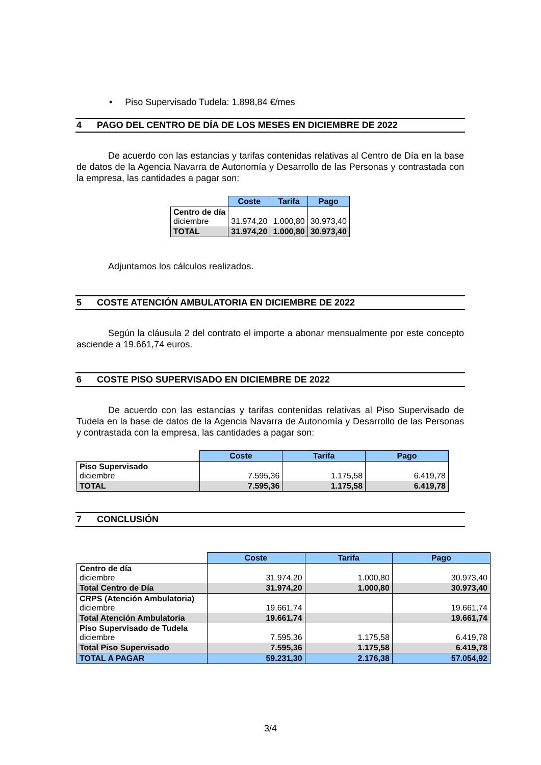• Piso Supervisado Tudela: 1.898,84 €/mes
4 PAGO DEL CENTRO DE DÍA DE LOS MESES EN DICIEMBRE DE 2022
De acuerdo con las estancias y tarifas contenidas relativas al Centro de Día en la base de datos de la Agencia Navarra de Autonomía y Desarrollo de las Personas y contrastada con la empresa, las cantidades a pagar son:
| | Coste | Tarifa | Pago |
| --- | --- | --- | --- |
| Centro de día diciembre | 31.974,20 | 1.000,80 | 30.973,40 |
| TOTAL | 31.974,20 | 1.000,80 | 30.973,40 |
Adjuntamos los cálculos realizados.
5 COSTE ATENCIÓN AMBULATORIA EN DICIEMBRE DE 2022
Según la cláusula 2 del contrato el importe a abonar mensualmente por este concepto asciende a 19.661,74 euros.
6 COSTE PISO SUPERVISADO EN DICIEMBRE DE 2022
De acuerdo con las estancias y tarifas contenidas relativas al Piso Supervisado de Tudela en la base de datos de la Agencia Navarra de Autonomía y Desarrollo de las Personas y contrastada con la empresa, las cantidades a pagar son:
| | Coste | Tarifa | Pago |
| --- | --- | --- | --- |
| Piso Supervisado diciembre | 7.595,36 | 1.175,58 | 6.419,78 |
| TOTAL | 7.595,36 | 1.175,58 | 6.419,78 |
7 CONCLUSIÓN
| | Coste | Tarifa | Pago |
| --- | --- | --- | --- |
| Centro de día diciembre | 31.974,20 | 1.000,80 | 30.973,40 |
| Total Centro de Día | 31.974,20 | 1.000,80 | 30.973,40 |
| CRPS (Atención Ambulatoria) diciembre | 19.661,74 | | 19.661,74 |
| Total Atención Ambulatoria | 19.661,74 | | 19.661,74 |
| Piso Supervisado de Tudela diciembre | 7.595,36 | 1.175,58 | 6.419,78 |
| Total Piso Supervisado | 7.595,36 | 1.175,58 | 6.419,78 |
| TOTAL A PAGAR | 59.231,30 | 2.176,38 | 57.054,92 |
3/4